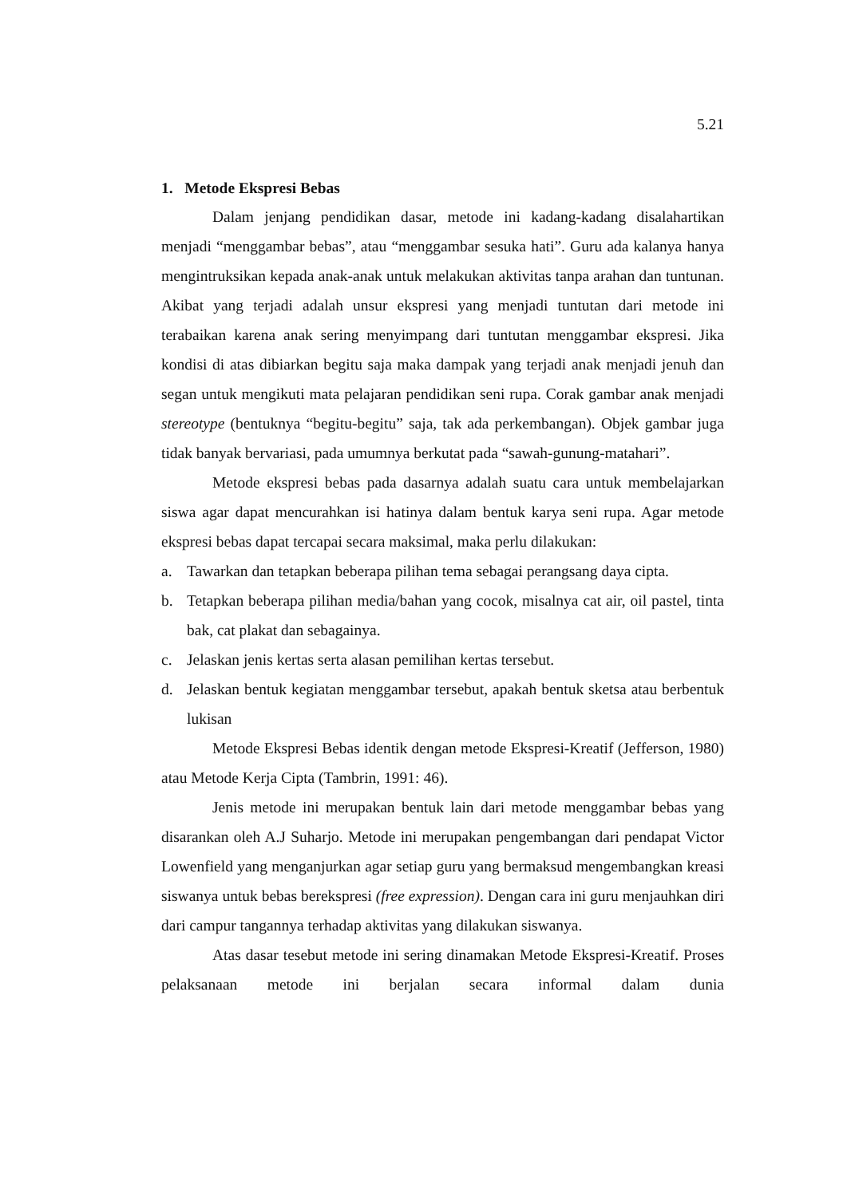5.21
1. Metode Ekspresi Bebas
Dalam jenjang pendidikan dasar, metode ini kadang-kadang disalahartikan menjadi “menggambar bebas”, atau “menggambar sesuka hati”. Guru ada kalanya hanya mengintruksikan kepada anak-anak untuk melakukan aktivitas tanpa arahan dan tuntunan. Akibat yang terjadi adalah unsur ekspresi yang menjadi tuntutan dari metode ini terabaikan karena anak sering menyimpang dari tuntutan menggambar ekspresi. Jika kondisi di atas dibiarkan begitu saja maka dampak yang terjadi anak menjadi jenuh dan segan untuk mengikuti mata pelajaran pendidikan seni rupa. Corak gambar anak menjadi stereotype (bentuknya “begitu-begitu” saja, tak ada perkembangan). Objek gambar juga tidak banyak bervariasi, pada umumnya berkutat pada “sawah-gunung-matahari”.
Metode ekspresi bebas pada dasarnya adalah suatu cara untuk membelajarkan siswa agar dapat mencurahkan isi hatinya dalam bentuk karya seni rupa. Agar metode ekspresi bebas dapat tercapai secara maksimal, maka perlu dilakukan:
a. Tawarkan dan tetapkan beberapa pilihan tema sebagai perangsang daya cipta.
b. Tetapkan beberapa pilihan media/bahan yang cocok, misalnya cat air, oil pastel, tinta bak, cat plakat dan sebagainya.
c. Jelaskan jenis kertas serta alasan pemilihan kertas tersebut.
d. Jelaskan bentuk kegiatan menggambar tersebut, apakah bentuk sketsa atau berbentuk lukisan
Metode Ekspresi Bebas identik dengan metode Ekspresi-Kreatif (Jefferson, 1980) atau Metode Kerja Cipta (Tambrin, 1991: 46).
Jenis metode ini merupakan bentuk lain dari metode menggambar bebas yang disarankan oleh A.J Suharjo. Metode ini merupakan pengembangan dari pendapat Victor Lowenfield yang menganjurkan agar setiap guru yang bermaksud mengembangkan kreasi siswanya untuk bebas berekspresi (free expression). Dengan cara ini guru menjauhkan diri dari campur tangannya terhadap aktivitas yang dilakukan siswanya.
Atas dasar tesebut metode ini sering dinamakan Metode Ekspresi-Kreatif. Proses pelaksanaan metode ini berjalan secara informal dalam dunia